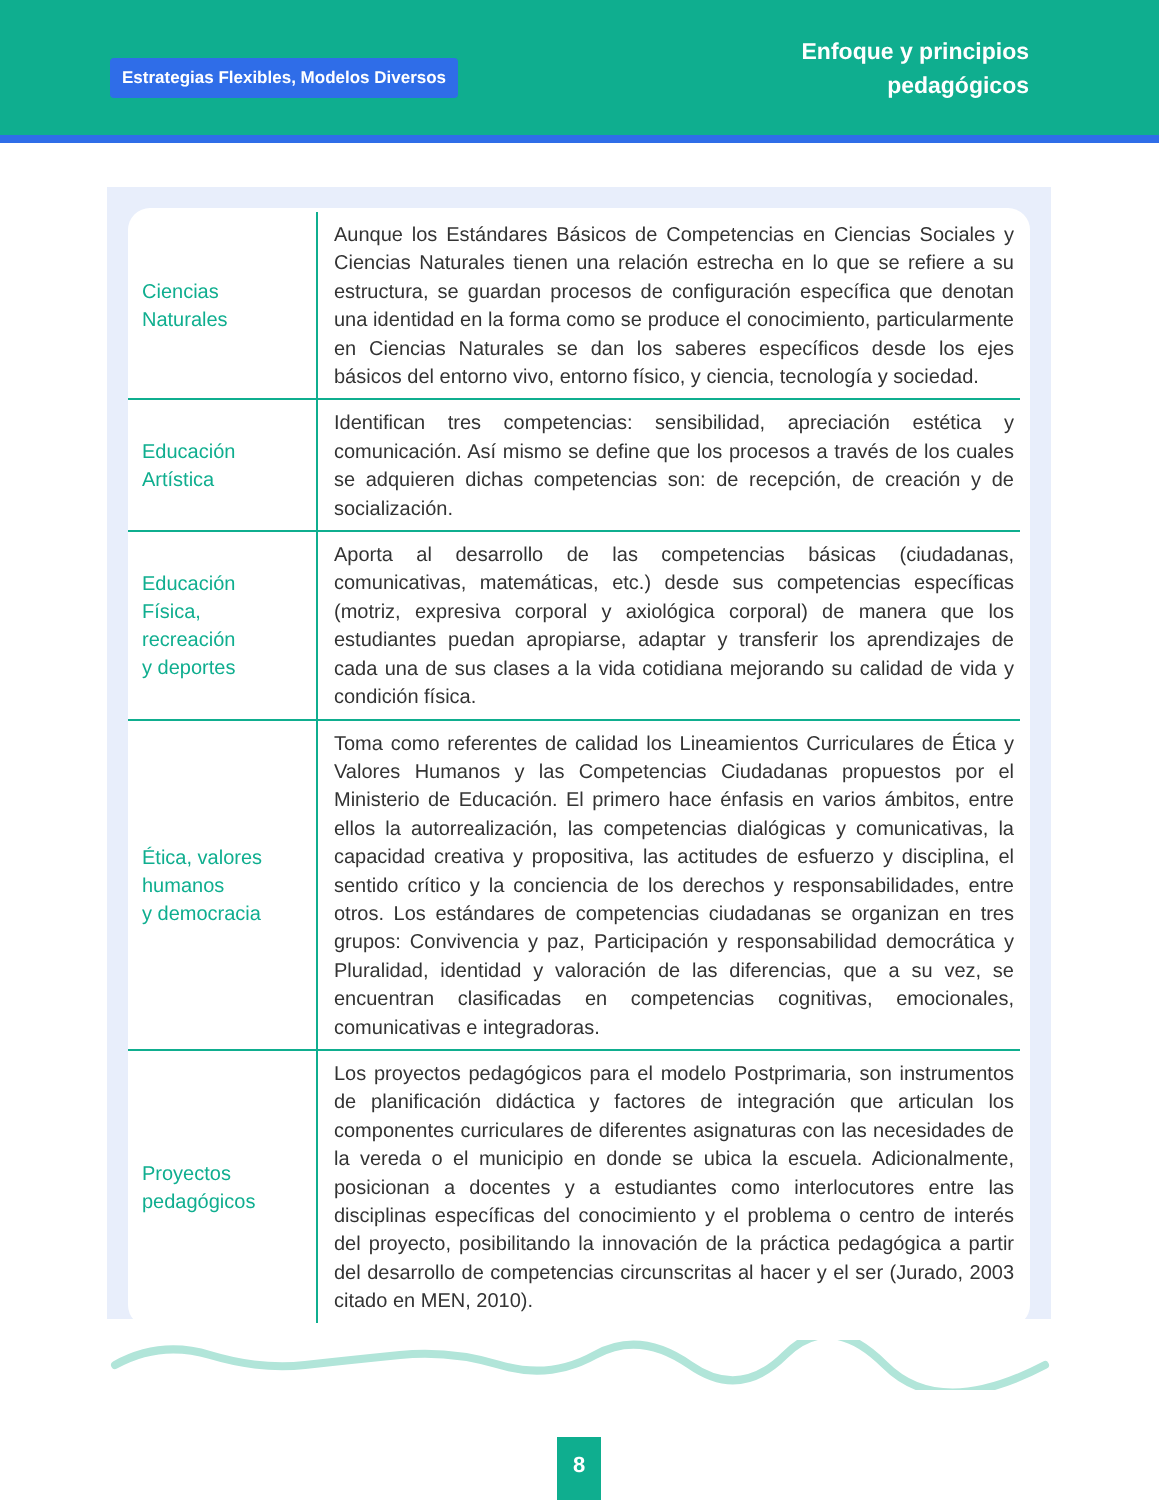Estrategias Flexibles, Modelos Diversos
Enfoque y principios
pedagógicos
| Ciencias Naturales | Aunque los Estándares Básicos de Competencias en Ciencias Sociales y Ciencias Naturales tienen una relación estrecha en lo que se refiere a su estructura, se guardan procesos de configuración específica que denotan una identidad en la forma como se produce el conocimiento, particularmente en Ciencias Naturales se dan los saberes específicos desde los ejes básicos del entorno vivo, entorno físico, y ciencia, tecnología y sociedad. |
| Educación Artística | Identifican tres competencias: sensibilidad, apreciación estética y comunicación. Así mismo se define que los procesos a través de los cuales se adquieren dichas competencias son: de recepción, de creación y de socialización. |
| Educación Física, recreación y deportes | Aporta al desarrollo de las competencias básicas (ciudadanas, comunicativas, matemáticas, etc.) desde sus competencias específicas (motriz, expresiva corporal y axiológica corporal) de manera que los estudiantes puedan apropiarse, adaptar y transferir los aprendizajes de cada una de sus clases a la vida cotidiana mejorando su calidad de vida y condición física. |
| Ética, valores humanos y democracia | Toma como referentes de calidad los Lineamientos Curriculares de Ética y Valores Humanos y las Competencias Ciudadanas propuestos por el Ministerio de Educación. El primero hace énfasis en varios ámbitos, entre ellos la autorrealización, las competencias dialógicas y comunicativas, la capacidad creativa y propositiva, las actitudes de esfuerzo y disciplina, el sentido crítico y la conciencia de los derechos y responsabilidades, entre otros. Los estándares de competencias ciudadanas se organizan en tres grupos: Convivencia y paz, Participación y responsabilidad democrática y Pluralidad, identidad y valoración de las diferencias, que a su vez, se encuentran clasificadas en competencias cognitivas, emocionales, comunicativas e integradoras. |
| Proyectos pedagógicos | Los proyectos pedagógicos para el modelo Postprimaria, son instrumentos de planificación didáctica y factores de integración que articulan los componentes curriculares de diferentes asignaturas con las necesidades de la vereda o el municipio en donde se ubica la escuela. Adicionalmente, posicionan a docentes y a estudiantes como interlocutores entre las disciplinas específicas del conocimiento y el problema o centro de interés del proyecto, posibilitando la innovación de la práctica pedagógica a partir del desarrollo de competencias circunscritas al hacer y el ser (Jurado, 2003 citado en MEN, 2010). |
8